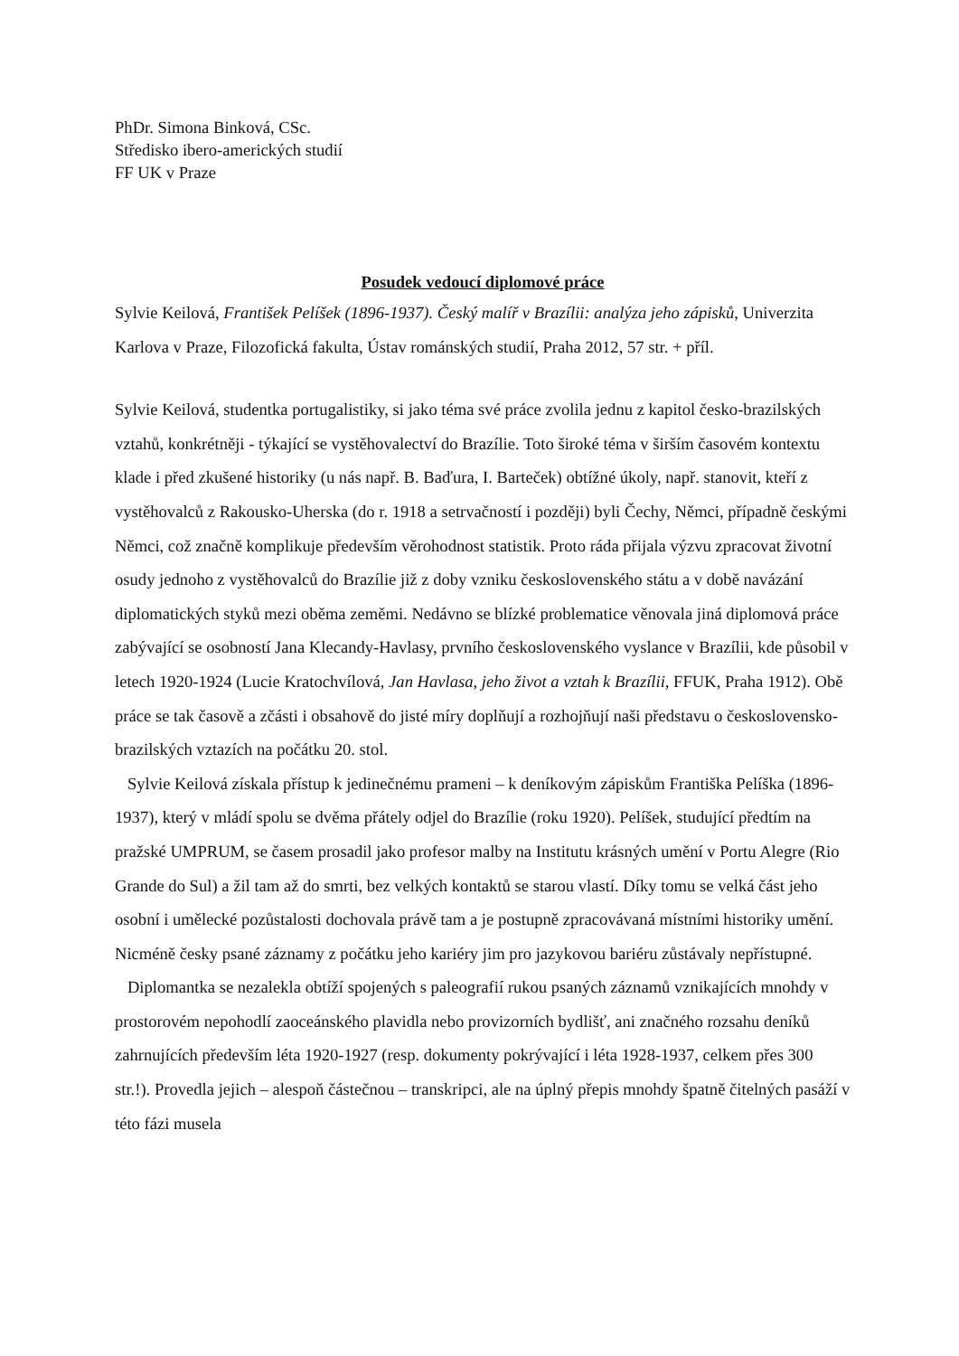PhDr. Simona Binková, CSc.
Středisko ibero-amerických studií
FF UK v Praze
Posudek vedoucí diplomové práce
Sylvie Keilová, František Pelíšek (1896-1937). Český malíř v Brazílii: analýza jeho zápisků, Univerzita Karlova v Praze, Filozofická fakulta, Ústav románských studií, Praha 2012, 57 str. + příl.
Sylvie Keilová, studentka portugalistiky, si jako téma své práce zvolila jednu z kapitol česko-brazilských vztahů, konkrétněji - týkající se vystěhovalectví do Brazílie. Toto široké téma v širším časovém kontextu klade i před zkušené historiky (u nás např. B. Baďura, I. Barteček) obtížné úkoly, např. stanovit, kteří z vystěhovalců z Rakousko-Uherska (do r. 1918 a setrvačností i později) byli Čechy, Němci, případně českými Němci, což značně komplikuje především věrohodnost statistik. Proto ráda přijala výzvu zpracovat životní osudy jednoho z vystěhovalců do Brazílie již z doby vzniku československého státu a v době navázání diplomatických styků mezi oběma zeměmi. Nedávno se blízké problematice věnovala jiná diplomová práce zabývající se osobností Jana Klecandy-Havlasy, prvního československého vyslance v Brazílii, kde působil v letech 1920-1924 (Lucie Kratochvílová, Jan Havlasa, jeho život a vztah k Brazílii, FFUK, Praha 1912). Obě práce se tak časově a zčásti i obsahově do jisté míry doplňují a rozhojňují naši představu o československo-brazilských vztazích na počátku 20. stol.
Sylvie Keilová získala přístup k jedinečnému prameni – k deníkovým zápiskům Františka Pelíška (1896-1937), který v mládí spolu se dvěma přátely odjel do Brazílie (roku 1920). Pelíšek, studující předtím na pražské UMPRUM, se časem prosadil jako profesor malby na Institutu krásných umění v Portu Alegre (Rio Grande do Sul) a žil tam až do smrti, bez velkých kontaktů se starou vlastí. Díky tomu se velká část jeho osobní i umělecké pozůstalosti dochovala právě tam a je postupně zpracovávaná místními historiky umění. Nicméně česky psané záznamy z počátku jeho kariéry jim pro jazykovou bariéru zůstávaly nepřístupné.
Diplomantka se nezalekla obtíží spojených s paleografií rukou psaných záznamů vznikajících mnohdy v prostorovém nepohodlí zaoceánského plavidla nebo provizorních bydlišť, ani značného rozsahu deníků zahrnujících především léta 1920-1927 (resp. dokumenty pokrývající i léta 1928-1937, celkem přes 300 str.!). Provedla jejich – alespoň částečnou – transkripci, ale na úplný přepis mnohdy špatně čitelných pasáží v této fázi musela